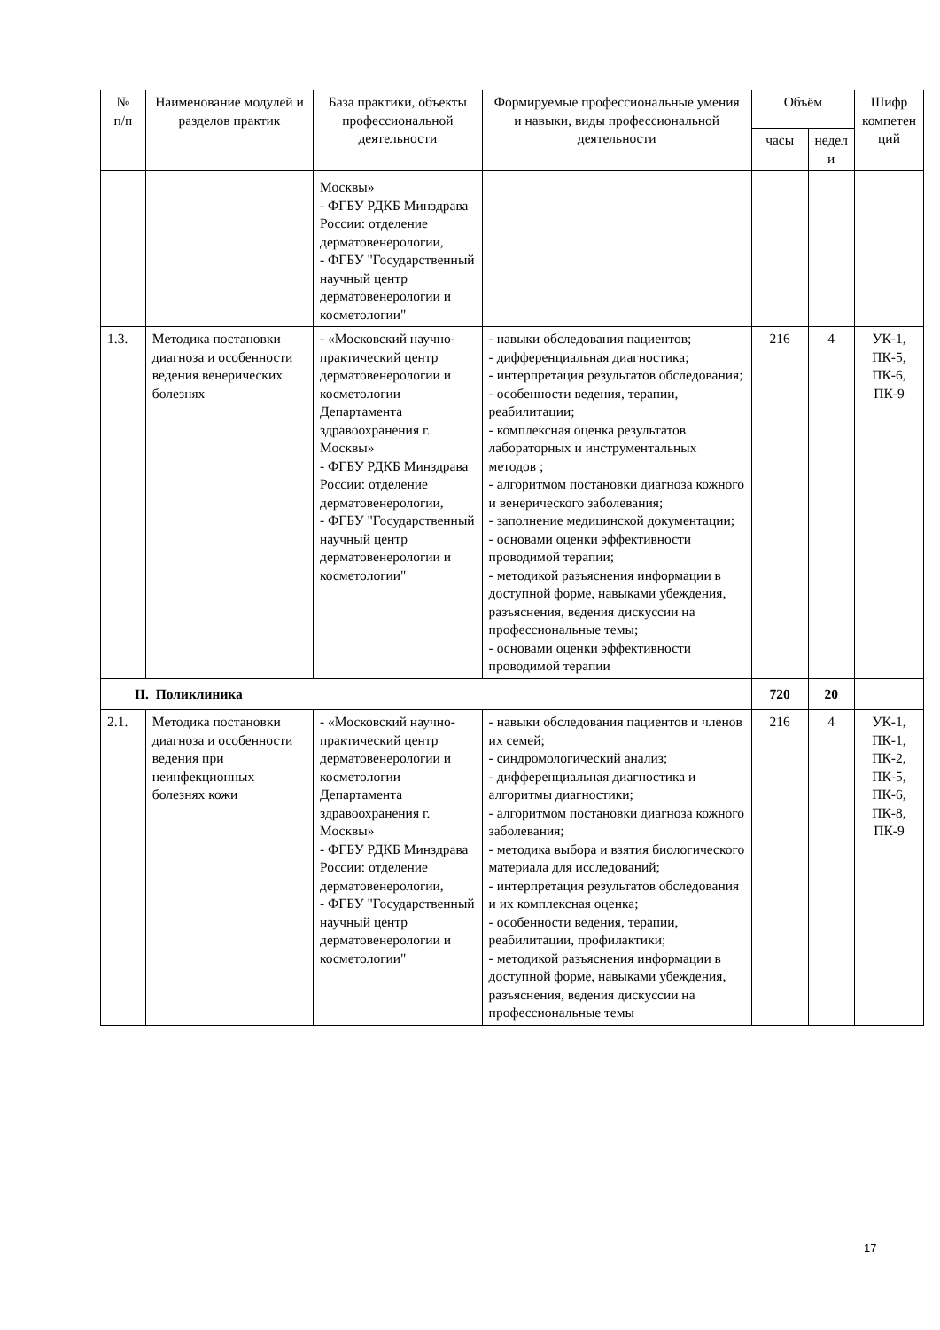| № п/п | Наименование модулей и разделов практик | База практики, объекты профессиональной деятельности | Формируемые профессиональные умения и навыки, виды профессиональной деятельности | Объём | | Шифр компетен ций |
| --- | --- | --- | --- | --- | --- | --- |
| | | | | часы | недел и | |
| | | Москвы» - ФГБУ РДКБ Минздрава России: отделение дерматовенерологии, - ФГБУ "Государственный научный центр дерматовенерологии и косметологии" | | | | |
| 1.3. | Методика постановки диагноза и особенности ведения венерических болезнях | - «Московский научно-практический центр дерматовенерологии и косметологии Департамента здравоохранения г. Москвы» - ФГБУ РДКБ Минздрава России: отделение дерматовенерологии, - ФГБУ "Государственный научный центр дерматовенерологии и косметологии" | - навыки обследования пациентов; - дифференциальная диагностика; - интерпретация результатов обследования; - особенности ведения, терапии, реабилитации; - комплексная оценка результатов лабораторных и инструментальных методов ; - алгоритмом постановки диагноза кожного и венерического заболевания; - заполнение медицинской документации; - основами оценки эффективности проводимой терапии; - методикой разъяснения информации в доступной форме, навыками убеждения, разъяснения, ведения дискуссии на профессиональные темы; - основами оценки эффективности проводимой терапии | 216 | 4 | УК-1, ПК-5, ПК-6, ПК-9 |
| II. Поликлиника | | | | 720 | 20 | |
| 2.1. | Методика постановки диагноза и особенности ведения при неинфекционных болезнях кожи | - «Московский научно-практический центр дерматовенерологии и косметологии Департамента здравоохранения г. Москвы» - ФГБУ РДКБ Минздрава России: отделение дерматовенерологии, - ФГБУ "Государственный научный центр дерматовенерологии и косметологии" | - навыки обследования пациентов и членов их семей; - синдромологический анализ; - дифференциальная диагностика и алгоритмы диагностики; - алгоритмом постановки диагноза кожного заболевания; - методика выбора и взятия биологического материала для исследований; - интерпретация результатов обследования и их комплексная оценка; - особенности ведения, терапии, реабилитации, профилактики; - методикой разъяснения информации в доступной форме, навыками убеждения, разъяснения, ведения дискуссии на профессиональные темы | 216 | 4 | УК-1, ПК-1, ПК-2, ПК-5, ПК-6, ПК-8, ПК-9 |
17